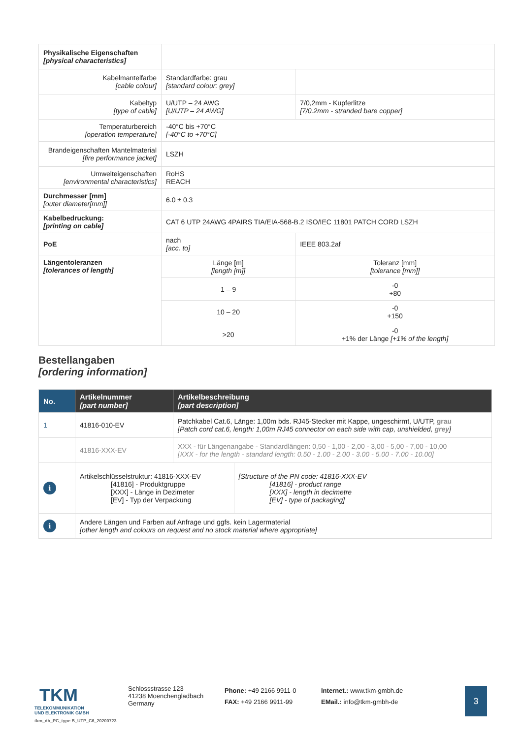| Physikalische Eigenschaften [physical characteristics] | | |
| Kabelmantelfarbe [cable colour] | Standardfarbe: grau [standard colour: grey] | |
| Kabeltyp [type of cable] | U/UTP – 24 AWG [U/UTP – 24 AWG] | 7/0,2mm - Kupferlitze [7/0.2mm - stranded bare copper] |
| Temperaturbereich [operation temperature] | -40°C bis +70°C [-40°C to +70°C] | |
| Brandeigenschaften Mantelmaterial [fire performance jacket] | LSZH | |
| Umwelteigenschaften [environmental characteristics] | RoHS REACH | |
| Durchmesser [mm] [outer diameter[mm]] | 6.0 ± 0.3 | |
| Kabelbedruckung: [printing on cable] | CAT 6 UTP 24AWG 4PAIRS TIA/EIA-568-B.2 ISO/IEC 11801 PATCH CORD LSZH | |
| PoE | nach [acc. to] | IEEE 803.2af |
| Längentoleranzen [tolerances of length] | Länge [m] [length [m]] | Toleranz [mm] [tolerance [mm]] |
| | 1 – 9 | -0 +80 |
| | 10 – 20 | -0 +150 |
| | >20 | -0 +1% der Länge [+1% of the length] |
Bestellangaben
[ordering information]
| No. | Artikelnummer [part number] | Artikelbeschreibung [part description] | |
| --- | --- | --- | --- |
| 1 | 41816-010-EV | Patchkabel Cat.6, Länge: 1,00m bds. RJ45-Stecker mit Kappe, ungeschirmt, U/UTP, grau [Patch cord cat.6, length: 1,00m RJ45 connector on each side with cap, unshielded, grey ] | |
| | 41816-XXX-EV | XXX - für Längenangabe - Standardlängen: 0,50 - 1,00 - 2,00 - 3,00 - 5,00 - 7,00 - 10,00 [XXX - for the length - standard length: 0.50 - 1.00 - 2.00 - 3.00 - 5.00 - 7.00 - 10.00] | |
| i | Artikelschlüsselstruktur: 41816-XXX-EV [41816] - Produktgruppe [XXX] - Länge in Dezimeter [EV] - Typ der Verpackung | | [Structure of the PN code: 41816-XXX-EV [41816] - product range [XXX] - length in decimetre [EV] - type of packaging] |
| i | Andere Längen und Farben auf Anfrage und ggfs. kein Lagermaterial [other length and colours on request and no stock material where appropriate] | | |
TKM
TELEKOMMUNIKATION
UND ELEKTRONIK GMBH
tkm_db_PC_type B_UTP_C6_20200723
Schlossstrasse 123
41238 Moenchengladbach
Germany
Phone: +49 2166 9911-0
FAX: +49 2166 9911-99
Internet.: www.tkm-gmbh.de
EMail.: info@tkm-gmbh-de
3